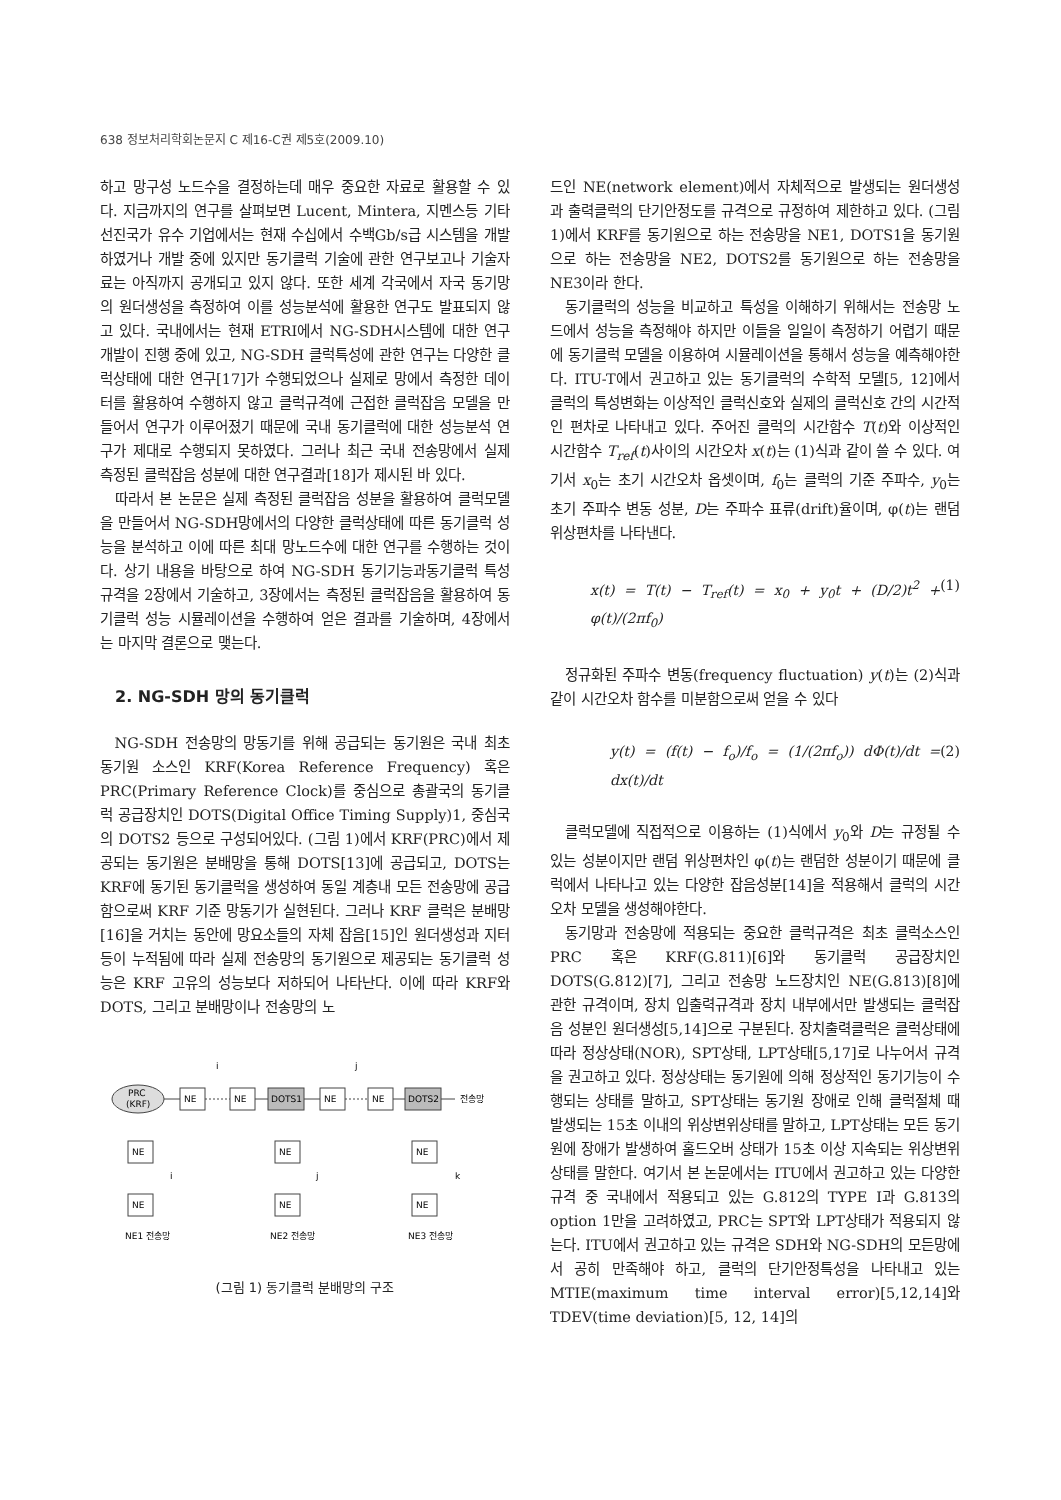638 정보처리학회논문지 C 제16-C권 제5호(2009.10)
하고 망구성 노드수을 결정하는데 매우 중요한 자료로 활용할 수 있다. 지금까지의 연구를 살펴보면 Lucent, Mintera, 지멘스등 기타 선진국가 유수 기업에서는 현재 수십에서 수백Gb/s급 시스템을 개발하였거나 개발 중에 있지만 동기클럭 기술에 관한 연구보고나 기술자료는 아직까지 공개되고 있지 않다. 또한 세계 각국에서 자국 동기망의 원더생성을 측정하여 이를 성능분석에 활용한 연구도 발표되지 않고 있다. 국내에서는 현재 ETRI에서 NG-SDH시스템에 대한 연구개발이 진행 중에 있고, NG-SDH 클럭특성에 관한 연구는 다양한 클럭상태에 대한 연구[17]가 수행되었으나 실제로 망에서 측정한 데이터를 활용하여 수행하지 않고 클럭규격에 근접한 클럭잡음 모델을 만들어서 연구가 이루어졌기 때문에 국내 동기클럭에 대한 성능분석 연구가 제대로 수행되지 못하였다. 그러나 최근 국내 전송망에서 실제 측정된 클럭잡음 성분에 대한 연구결과[18]가 제시된 바 있다.
따라서 본 논문은 실제 측정된 클럭잡음 성분을 활용하여 클럭모델을 만들어서 NG-SDH망에서의 다양한 클럭상태에 따른 동기클럭 성능을 분석하고 이에 따른 최대 망노드수에 대한 연구를 수행하는 것이다. 상기 내용을 바탕으로 하여 NG-SDH 동기기능과동기클럭 특성규격을 2장에서 기술하고, 3장에서는 측정된 클럭잡음을 활용하여 동기클럭 성능 시뮬레이션을 수행하여 얻은 결과를 기술하며, 4장에서는 마지막 결론으로 맺는다.
2. NG-SDH 망의 동기클럭
NG-SDH 전송망의 망동기를 위해 공급되는 동기원은 국내 최초 동기원 소스인 KRF(Korea Reference Frequency) 혹은 PRC(Primary Reference Clock)를 중심으로 총괄국의 동기클럭 공급장치인 DOTS(Digital Office Timing Supply)1, 중심국의 DOTS2 등으로 구성되어있다. (그림 1)에서 KRF(PRC)에서 제공되는 동기원은 분배망을 통해 DOTS[13]에 공급되고, DOTS는 KRF에 동기된 동기클럭을 생성하여 동일 계층내 모든 전송망에 공급함으로써 KRF 기준 망동기가 실현된다. 그러나 KRF 클럭은 분배망[16]을 거치는 동안에 망요소들의 자체 잡음[15]인 원더생성과 지터등이 누적됨에 따라 실제 전송망의 동기원으로 제공되는 동기클럭 성능은 KRF 고유의 성능보다 저하되어 나타난다. 이에 따라 KRF와 DOTS, 그리고 분배망이나 전송망의 노
PRC
(KRF)
NE
NE
DOTS1
NE
NE
DOTS2
전송망
i
j
NE
NE
NE
NE
NE
NE
i
j
k
NE1 전송망
NE2 전송망
NE3 전송망
(그림 1) 동기클럭 분배망의 구조
드인 NE(network element)에서 자체적으로 발생되는 원더생성과 출력클럭의 단기안정도를 규격으로 규정하여 제한하고 있다. (그림 1)에서 KRF를 동기원으로 하는 전송망을 NE1, DOTS1을 동기원으로 하는 전송망을 NE2, DOTS2를 동기원으로 하는 전송망을 NE3이라 한다.
동기클럭의 성능을 비교하고 특성을 이해하기 위해서는 전송망 노드에서 성능을 측정해야 하지만 이들을 일일이 측정하기 어렵기 때문에 동기클럭 모델을 이용하여 시뮬레이션을 통해서 성능을 예측해야한다. ITU-T에서 권고하고 있는 동기클럭의 수학적 모델[5, 12]에서 클럭의 특성변화는 이상적인 클럭신호와 실제의 클럭신호 간의 시간적인 편차로 나타내고 있다. 주어진 클럭의 시간함수 T(t)와 이상적인 시간함수 T<sub>ref</sub>(t)사이의 시간오차 x(t)는 (1)식과 같이 쓸 수 있다. 여기서 x<sub>0</sub>는 초기 시간오차 옵셋이며, f<sub>0</sub>는 클럭의 기준 주파수, y<sub>0</sub>는 초기 주파수 변동 성분, D는 주파수 표류(drift)율이며, φ(t)는 랜덤 위상편차를 나타낸다.
x(t) = T(t) − T<sub>ref</sub>(t) = x<sub>0</sub> + y<sub>0</sub>t + (D/2)t<sup>2</sup> + φ(t)/(2πf<sub>0</sub>) (1)
정규화된 주파수 변동(frequency fluctuation) y(t)는 (2)식과 같이 시간오차 함수를 미분함으로써 얻을 수 있다
y(t) = (f(t) − f<sub>o</sub>)/f<sub>o</sub> = (1/(2πf<sub>o</sub>)) dΦ(t)/dt = dx(t)/dt (2)
클럭모델에 직접적으로 이용하는 (1)식에서 y<sub>0</sub>와 D는 규정될 수 있는 성분이지만 랜덤 위상편차인 φ(t)는 랜덤한 성분이기 때문에 클럭에서 나타나고 있는 다양한 잡음성분[14]을 적용해서 클럭의 시간오차 모델을 생성해야한다.
동기망과 전송망에 적용되는 중요한 클럭규격은 최초 클럭소스인 PRC 혹은 KRF(G.811)[6]와 동기클럭 공급장치인 DOTS(G.812)[7], 그리고 전송망 노드장치인 NE(G.813)[8]에 관한 규격이며, 장치 입출력규격과 장치 내부에서만 발생되는 클럭잡음 성분인 원더생성[5,14]으로 구분된다. 장치출력클럭은 클럭상태에 따라 정상상태(NOR), SPT상태, LPT상태[5,17]로 나누어서 규격을 권고하고 있다. 정상상태는 동기원에 의해 정상적인 동기기능이 수행되는 상태를 말하고, SPT상태는 동기원 장애로 인해 클럭절체 때 발생되는 15초 이내의 위상변위상태를 말하고, LPT상태는 모든 동기원에 장애가 발생하여 홀드오버 상태가 15초 이상 지속되는 위상변위상태를 말한다. 여기서 본 논문에서는 ITU에서 권고하고 있는 다양한 규격 중 국내에서 적용되고 있는 G.812의 TYPE I과 G.813의 option 1만을 고려하였고, PRC는 SPT와 LPT상태가 적용되지 않는다. ITU에서 권고하고 있는 규격은 SDH와 NG-SDH의 모든망에서 공히 만족해야 하고, 클럭의 단기안정특성을 나타내고 있는 MTIE(maximum time interval error)[5,12,14]와 TDEV(time deviation)[5, 12, 14]의